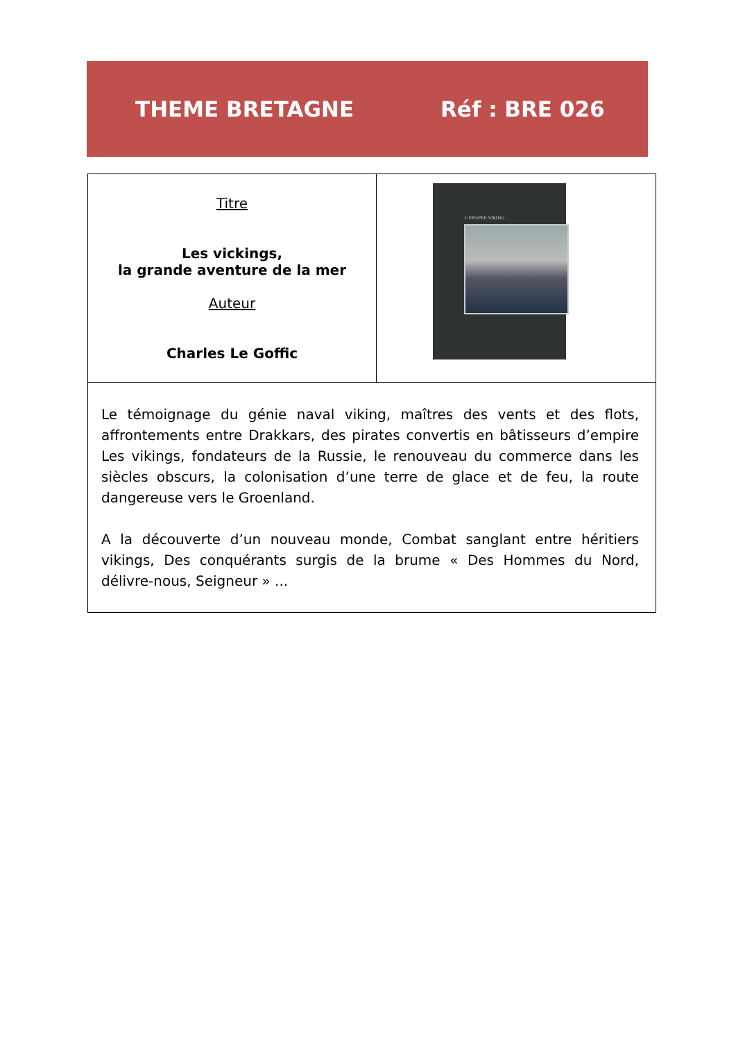THEME BRETAGNE Réf : BRE 026
| Titre Les vickings, la grande aventure de la mer Auteur Charles Le Goffic | L'ÉPOPÉE VIKING |
| Le témoignage du génie naval viking, maîtres des vents et des flots, affrontements entre Drakkars, des pirates convertis en bâtisseurs d’empire Les vikings, fondateurs de la Russie, le renouveau du commerce dans les siècles obscurs, la colonisation d’une terre de glace et de feu, la route dangereuse vers le Groenland. A la découverte d’un nouveau monde, Combat sanglant entre héritiers vikings, Des conquérants surgis de la brume « Des Hommes du Nord, délivre-nous, Seigneur » ... | |